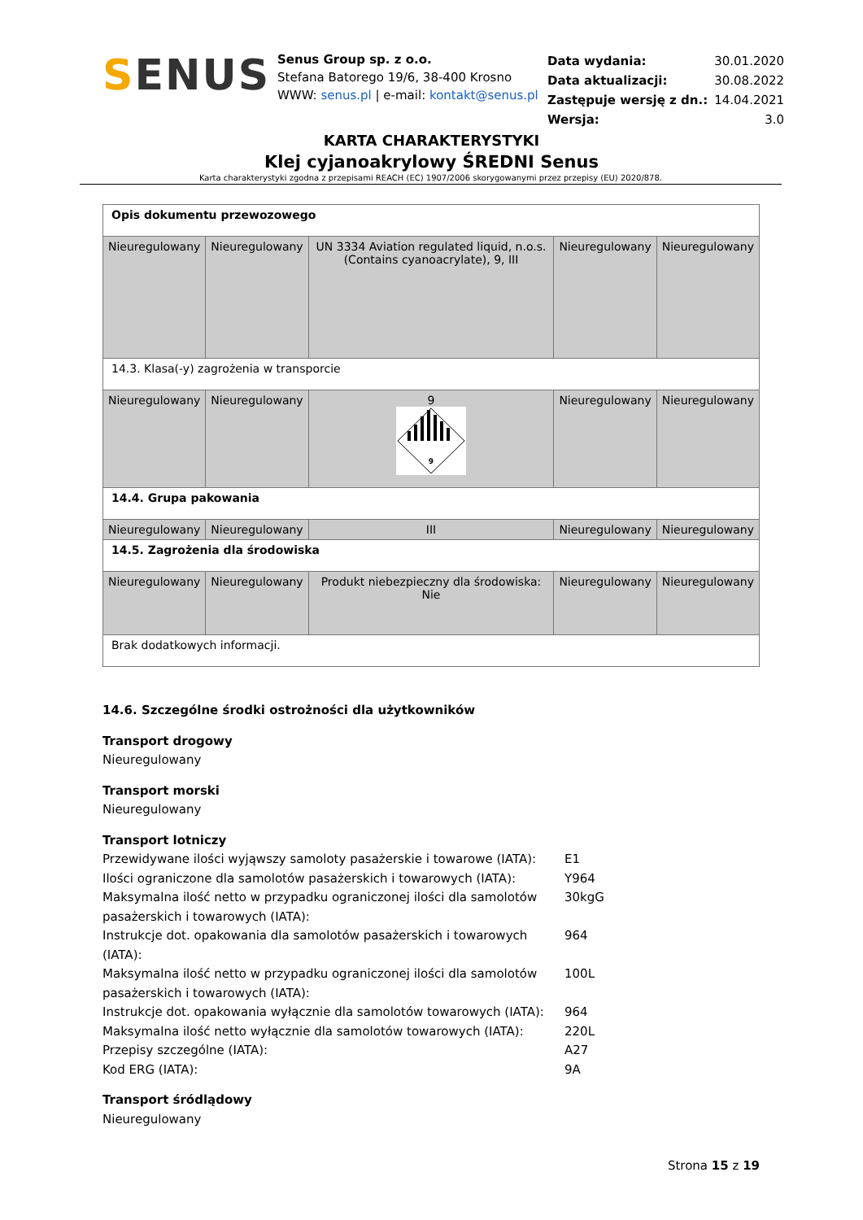SENUS
Senus Group sp. z o.o.
Stefana Batorego 19/6, 38-400 Krosno
WWW: senus.pl | e-mail: kontakt@senus.pl
| Data wydania: | 30.01.2020 |
| Data aktualizacji: | 30.08.2022 |
| Zastępuje wersję z dn.: | 14.04.2021 |
| Wersja: | 3.0 |
KARTA CHARAKTERYSTYKI
Klej cyjanoakrylowy ŚREDNI Senus
Karta charakterystyki zgodna z przepisami REACH (EC) 1907/2006 skorygowanymi przez przepisy (EU) 2020/878.
| Opis dokumentu przewozowego | | | | |
| Nieuregulowany | Nieuregulowany | UN 3334 Aviation regulated liquid, n.o.s. (Contains cyanoacrylate), 9, III | Nieuregulowany | Nieuregulowany |
| 14.3. Klasa(-y) zagrożenia w transporcie | | | | |
| Nieuregulowany | Nieuregulowany | 9 9 | Nieuregulowany | Nieuregulowany |
| 14.4. Grupa pakowania | | | | |
| Nieuregulowany | Nieuregulowany | III | Nieuregulowany | Nieuregulowany |
| 14.5. Zagrożenia dla środowiska | | | | |
| Nieuregulowany | Nieuregulowany | Produkt niebezpieczny dla środowiska: Nie | Nieuregulowany | Nieuregulowany |
| Brak dodatkowych informacji. | | | | |
14.6. Szczególne środki ostrożności dla użytkowników
Transport drogowy
Nieuregulowany
Transport morski
Nieuregulowany
Transport lotniczy
| Przewidywane ilości wyjąwszy samoloty pasażerskie i towarowe (IATA): | E1 |
| Ilości ograniczone dla samolotów pasażerskich i towarowych (IATA): | Y964 |
| Maksymalna ilość netto w przypadku ograniczonej ilości dla samolotów pasażerskich i towarowych (IATA): | 30kgG |
| Instrukcje dot. opakowania dla samolotów pasażerskich i towarowych (IATA): | 964 |
| Maksymalna ilość netto w przypadku ograniczonej ilości dla samolotów pasażerskich i towarowych (IATA): | 100L |
| Instrukcje dot. opakowania wyłącznie dla samolotów towarowych (IATA): | 964 |
| Maksymalna ilość netto wyłącznie dla samolotów towarowych (IATA): | 220L |
| Przepisy szczególne (IATA): | A27 |
| Kod ERG (IATA): | 9A |
Transport śródlądowy
Nieuregulowany
Strona 15 z 19